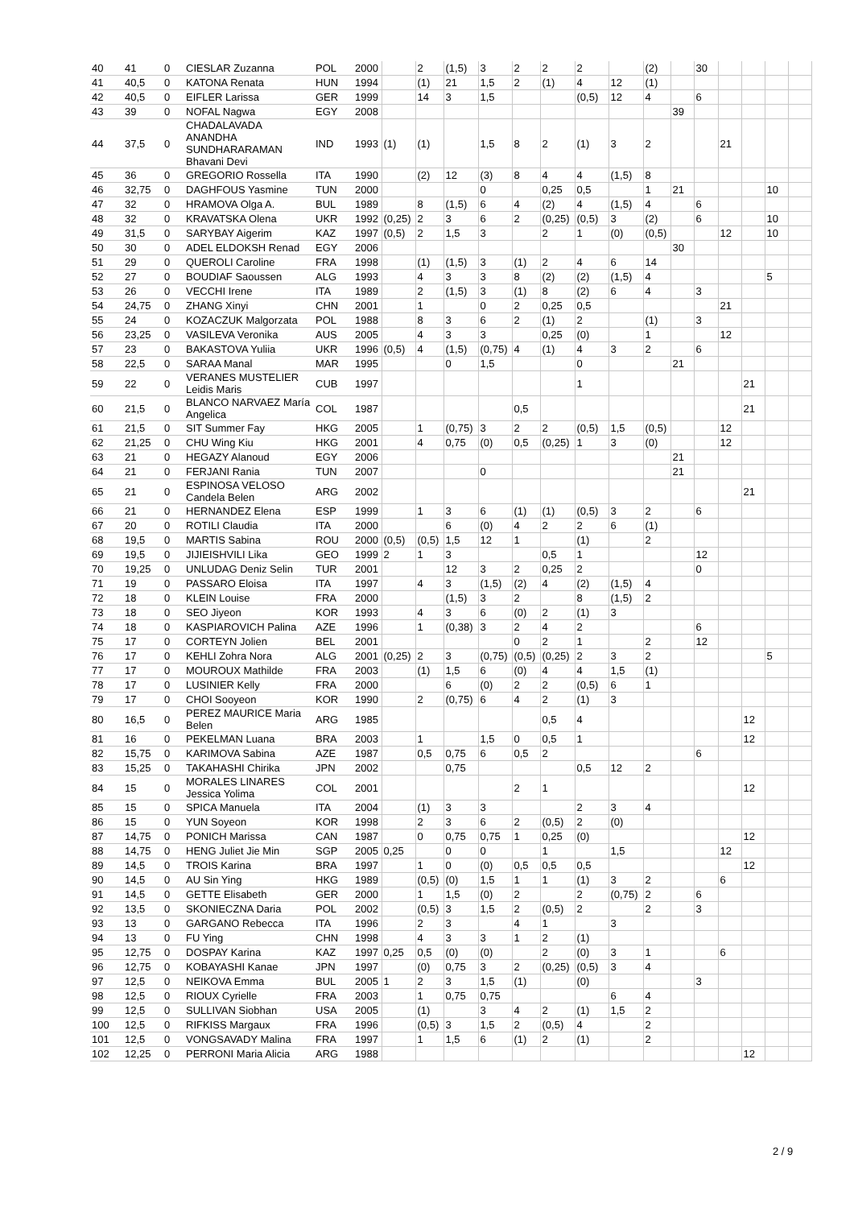| 40 | 41 | 0 | CIESLAR Zuzanna | POL | 2000 | | 2 | (1,5) | 3 | 2 | 2 | 2 | | (2) | | 30 | | | | |
| 41 | 40,5 | 0 | KATONA Renata | HUN | 1994 | | (1) | 21 | 1,5 | 2 | (1) | 4 | 12 | (1) | | | | | | |
| 42 | 40,5 | 0 | EIFLER Larissa | GER | 1999 | | 14 | 3 | 1,5 | | | (0,5) | 12 | 4 | | 6 | | | | |
| 43 | 39 | 0 | NOFAL Nagwa | EGY | 2008 | | | | | | | | | | 39 | | | | | |
| 44 | 37,5 | 0 | CHADALAVADA ANANDHA SUNDHARARAMAN Bhavani Devi | IND | 1993 | (1) | (1) | | 1,5 | 8 | 2 | (1) | 3 | 2 | | | 21 | | | |
| 45 | 36 | 0 | GREGORIO Rossella | ITA | 1990 | | (2) | 12 | (3) | 8 | 4 | 4 | (1,5) | 8 | | | | | | |
| 46 | 32,75 | 0 | DAGHFOUS Yasmine | TUN | 2000 | | | | 0 | | 0,25 | 0,5 | | 1 | 21 | | | | 10 | |
| 47 | 32 | 0 | HRAMOVA Olga A. | BUL | 1989 | | 8 | (1,5) | 6 | 4 | (2) | 4 | (1,5) | 4 | | 6 | | | | |
| 48 | 32 | 0 | KRAVATSKA Olena | UKR | 1992 | (0,25) | 2 | 3 | 6 | 2 | (0,25) | (0,5) | 3 | (2) | | 6 | | | 10 | |
| 49 | 31,5 | 0 | SARYBAY Aigerim | KAZ | 1997 | (0,5) | 2 | 1,5 | 3 | | 2 | 1 | (0) | (0,5) | | | 12 | | 10 | |
| 50 | 30 | 0 | ADEL ELDOKSH Renad | EGY | 2006 | | | | | | | | | | 30 | | | | | |
| 51 | 29 | 0 | QUEROLI Caroline | FRA | 1998 | | (1) | (1,5) | 3 | (1) | 2 | 4 | 6 | 14 | | | | | | |
| 52 | 27 | 0 | BOUDIAF Saoussen | ALG | 1993 | | 4 | 3 | 3 | 8 | (2) | (2) | (1,5) | 4 | | | | | 5 | |
| 53 | 26 | 0 | VECCHI Irene | ITA | 1989 | | 2 | (1,5) | 3 | (1) | 8 | (2) | 6 | 4 | | 3 | | | | |
| 54 | 24,75 | 0 | ZHANG Xinyi | CHN | 2001 | | 1 | | 0 | 2 | 0,25 | 0,5 | | | | | 21 | | | |
| 55 | 24 | 0 | KOZACZUK Malgorzata | POL | 1988 | | 8 | 3 | 6 | 2 | (1) | 2 | | (1) | | 3 | | | | |
| 56 | 23,25 | 0 | VASILEVA Veronika | AUS | 2005 | | 4 | 3 | 3 | | 0,25 | (0) | | 1 | | | 12 | | | |
| 57 | 23 | 0 | BAKASTOVA Yuliia | UKR | 1996 | (0,5) | 4 | (1,5) | (0,75) | 4 | (1) | 4 | 3 | 2 | | 6 | | | | |
| 58 | 22,5 | 0 | SARAA Manal | MAR | 1995 | | | 0 | 1,5 | | | 0 | | | 21 | | | | | |
| 59 | 22 | 0 | VERANES MUSTELIER Leidis Maris | CUB | 1997 | | | | | | | 1 | | | | | | 21 | | |
| 60 | 21,5 | 0 | BLANCO NARVAEZ María Angelica | COL | 1987 | | | | | 0,5 | | | | | | | | 21 | | |
| 61 | 21,5 | 0 | SIT Summer Fay | HKG | 2005 | | 1 | (0,75) | 3 | 2 | 2 | (0,5) | 1,5 | (0,5) | | | 12 | | | |
| 62 | 21,25 | 0 | CHU Wing Kiu | HKG | 2001 | | 4 | 0,75 | (0) | 0,5 | (0,25) | 1 | 3 | (0) | | | 12 | | | |
| 63 | 21 | 0 | HEGAZY Alanoud | EGY | 2006 | | | | | | | | | | 21 | | | | | |
| 64 | 21 | 0 | FERJANI Rania | TUN | 2007 | | | | 0 | | | | | | 21 | | | | | |
| 65 | 21 | 0 | ESPINOSA VELOSO Candela Belen | ARG | 2002 | | | | | | | | | | | | | 21 | | |
| 66 | 21 | 0 | HERNANDEZ Elena | ESP | 1999 | | 1 | 3 | 6 | (1) | (1) | (0,5) | 3 | 2 | | 6 | | | | |
| 67 | 20 | 0 | ROTILI Claudia | ITA | 2000 | | | 6 | (0) | 4 | 2 | 2 | 6 | (1) | | | | | | |
| 68 | 19,5 | 0 | MARTIS Sabina | ROU | 2000 | (0,5) | (0,5) | 1,5 | 12 | 1 | | (1) | | 2 | | | | | | |
| 69 | 19,5 | 0 | JIJIEISHVILI Lika | GEO | 1999 | 2 | 1 | 3 | | | 0,5 | 1 | | | | 12 | | | | |
| 70 | 19,25 | 0 | UNLUDAG Deniz Selin | TUR | 2001 | | | 12 | 3 | 2 | 0,25 | 2 | | | | 0 | | | | |
| 71 | 19 | 0 | PASSARO Eloisa | ITA | 1997 | | 4 | 3 | (1,5) | (2) | 4 | (2) | (1,5) | 4 | | | | | | |
| 72 | 18 | 0 | KLEIN Louise | FRA | 2000 | | | (1,5) | 3 | 2 | | 8 | (1,5) | 2 | | | | | | |
| 73 | 18 | 0 | SEO Jiyeon | KOR | 1993 | | 4 | 3 | 6 | (0) | 2 | (1) | 3 | | | | | | | |
| 74 | 18 | 0 | KASPIAROVICH Palina | AZE | 1996 | | 1 | (0,38) | 3 | 2 | 4 | 2 | | | | 6 | | | | |
| 75 | 17 | 0 | CORTEYN Jolien | BEL | 2001 | | | | | 0 | 2 | 1 | | 2 | | 12 | | | | |
| 76 | 17 | 0 | KEHLI Zohra Nora | ALG | 2001 | (0,25) | 2 | 3 | (0,75) | (0,5) | (0,25) | 2 | 3 | 2 | | | | | 5 | |
| 77 | 17 | 0 | MOUROUX Mathilde | FRA | 2003 | | (1) | 1,5 | 6 | (0) | 4 | 4 | 1,5 | (1) | | | | | | |
| 78 | 17 | 0 | LUSINIER Kelly | FRA | 2000 | | | 6 | (0) | 2 | 2 | (0,5) | 6 | 1 | | | | | | |
| 79 | 17 | 0 | CHOI Sooyeon | KOR | 1990 | | 2 | (0,75) | 6 | 4 | 2 | (1) | 3 | | | | | | | |
| 80 | 16,5 | 0 | PEREZ MAURICE Maria Belen | ARG | 1985 | | | | | | 0,5 | 4 | | | | | | 12 | | |
| 81 | 16 | 0 | PEKELMAN Luana | BRA | 2003 | | 1 | | 1,5 | 0 | 0,5 | 1 | | | | | | 12 | | |
| 82 | 15,75 | 0 | KARIMOVA Sabina | AZE | 1987 | | 0,5 | 0,75 | 6 | 0,5 | 2 | | | | | 6 | | | | |
| 83 | 15,25 | 0 | TAKAHASHI Chirika | JPN | 2002 | | | 0,75 | | | | 0,5 | 12 | 2 | | | | | | |
| 84 | 15 | 0 | MORALES LINARES Jessica Yolima | COL | 2001 | | | | | 2 | 1 | | | | | | | 12 | | |
| 85 | 15 | 0 | SPICA Manuela | ITA | 2004 | | (1) | 3 | 3 | | | 2 | 3 | 4 | | | | | | |
| 86 | 15 | 0 | YUN Soyeon | KOR | 1998 | | 2 | 3 | 6 | 2 | (0,5) | 2 | (0) | | | | | | | |
| 87 | 14,75 | 0 | PONICH Marissa | CAN | 1987 | | 0 | 0,75 | 0,75 | 1 | 0,25 | (0) | | | | | | 12 | | |
| 88 | 14,75 | 0 | HENG Juliet Jie Min | SGP | 2005 | 0,25 | | 0 | 0 | | 1 | | 1,5 | | | | 12 | | | |
| 89 | 14,5 | 0 | TROIS Karina | BRA | 1997 | | 1 | 0 | (0) | 0,5 | 0,5 | 0,5 | | | | | | 12 | | |
| 90 | 14,5 | 0 | AU Sin Ying | HKG | 1989 | | (0,5) | (0) | 1,5 | 1 | 1 | (1) | 3 | 2 | | | 6 | | | |
| 91 | 14,5 | 0 | GETTE Elisabeth | GER | 2000 | | 1 | 1,5 | (0) | 2 | | 2 | (0,75) | 2 | | 6 | | | | |
| 92 | 13,5 | 0 | SKONIECZNA Daria | POL | 2002 | | (0,5) | 3 | 1,5 | 2 | (0,5) | 2 | | 2 | | 3 | | | | |
| 93 | 13 | 0 | GARGANO Rebecca | ITA | 1996 | | 2 | 3 | | 4 | 1 | | 3 | | | | | | | |
| 94 | 13 | 0 | FU Ying | CHN | 1998 | | 4 | 3 | 3 | 1 | 2 | (1) | | | | | | | | |
| 95 | 12,75 | 0 | DOSPAY Karina | KAZ | 1997 | 0,25 | 0,5 | (0) | (0) | | 2 | (0) | 3 | 1 | | | 6 | | | |
| 96 | 12,75 | 0 | KOBAYASHI Kanae | JPN | 1997 | | (0) | 0,75 | 3 | 2 | (0,25) | (0,5) | 3 | 4 | | | | | | |
| 97 | 12,5 | 0 | NEIKOVA Emma | BUL | 2005 | 1 | 2 | 3 | 1,5 | (1) | | (0) | | | | 3 | | | | |
| 98 | 12,5 | 0 | RIOUX Cyrielle | FRA | 2003 | | 1 | 0,75 | 0,75 | | | | 6 | 4 | | | | | | |
| 99 | 12,5 | 0 | SULLIVAN Siobhan | USA | 2005 | | (1) | | 3 | 4 | 2 | (1) | 1,5 | 2 | | | | | | |
| 100 | 12,5 | 0 | RIFKISS Margaux | FRA | 1996 | | (0,5) | 3 | 1,5 | 2 | (0,5) | 4 | | 2 | | | | | | |
| 101 | 12,5 | 0 | VONGSAVADY Malina | FRA | 1997 | | 1 | 1,5 | 6 | (1) | 2 | (1) | | 2 | | | | | | |
| 102 | 12,25 | 0 | PERRONI Maria Alicia | ARG | 1988 | | | | | | | | | | | | | 12 | | |
2 / 9